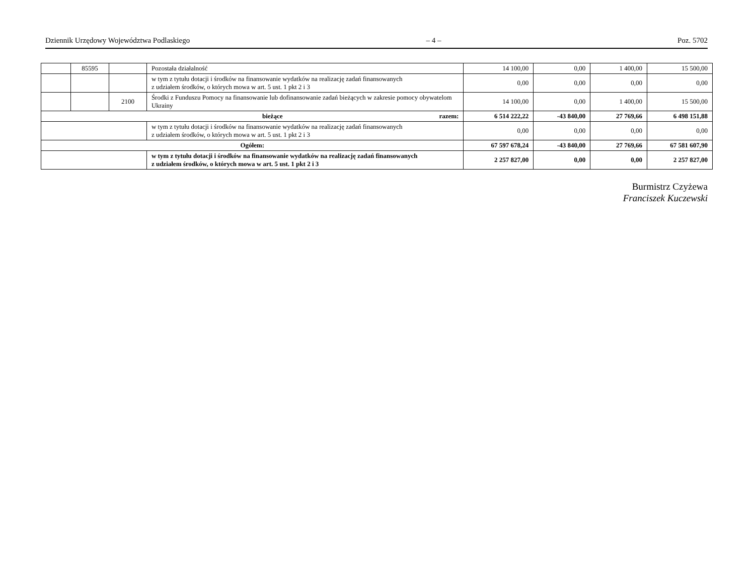Dziennik Urzędowy Województwa Podlaskiego – 4 – Poz. 5702
| | 85595 | | Pozostała działalność | 14 100,00 | 0,00 | 1 400,00 | 15 500,00 |
| | | | w tym z tytułu dotacji i środków na finansowanie wydatków na realizację zadań finansowanych z udziałem środków, o których mowa w art. 5 ust. 1 pkt 2 i 3 | 0,00 | 0,00 | 0,00 | 0,00 |
| | | 2100 | Środki z Funduszu Pomocy na finansowanie lub dofinansowanie zadań bieżących w zakresie pomocy obywatelom Ukrainy | 14 100,00 | 0,00 | 1 400,00 | 15 500,00 |
| bieżące razem: | | | | 6 514 222,22 | -43 840,00 | 27 769,66 | 6 498 151,88 |
| | | | w tym z tytułu dotacji i środków na finansowanie wydatków na realizację zadań finansowanych z udziałem środków, o których mowa w art. 5 ust. 1 pkt 2 i 3 | 0,00 | 0,00 | 0,00 | 0,00 |
| Ogółem: | | | | 67 597 678,24 | -43 840,00 | 27 769,66 | 67 581 607,90 |
| | | | w tym z tytułu dotacji i środków na finansowanie wydatków na realizację zadań finansowanych z udziałem środków, o których mowa w art. 5 ust. 1 pkt 2 i 3 | 2 257 827,00 | 0,00 | 0,00 | 2 257 827,00 |
Burmistrz Czyżewa
Franciszek Kuczewski